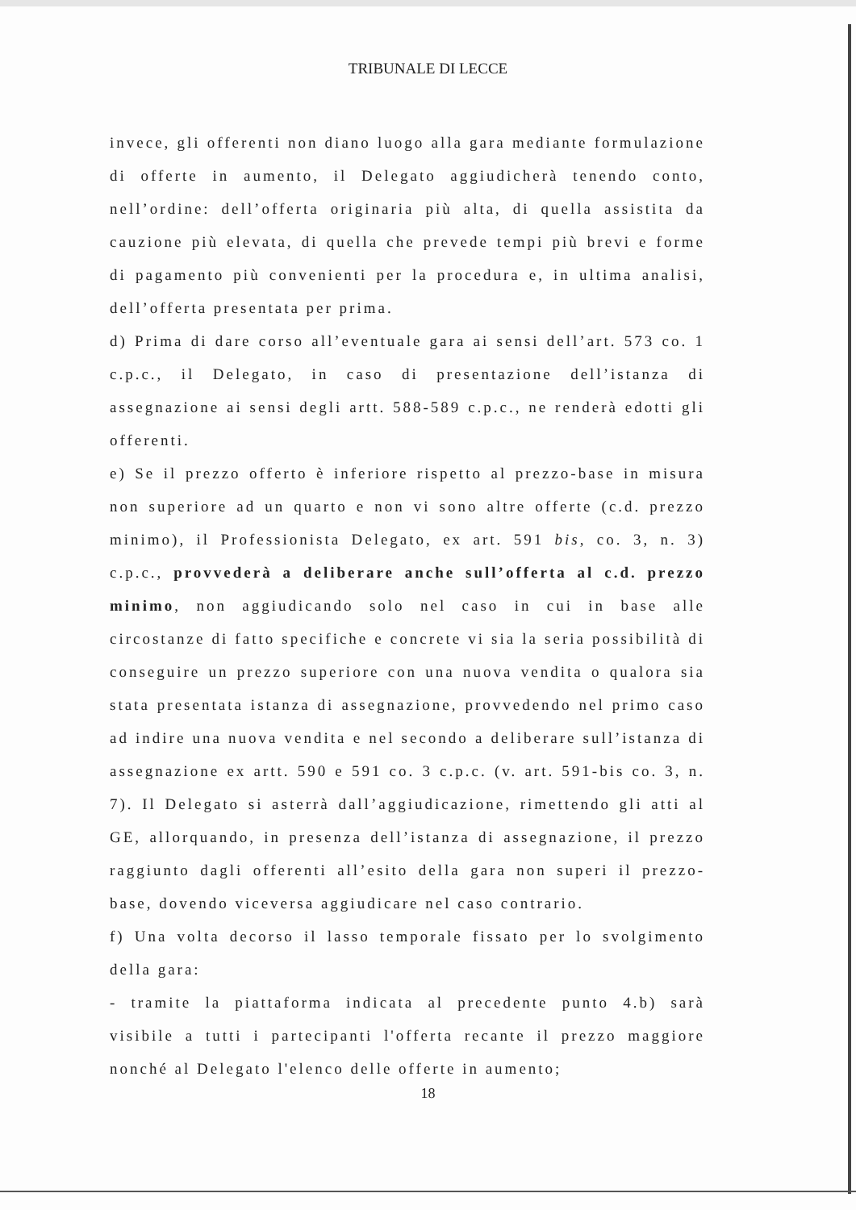TRIBUNALE DI LECCE
invece, gli offerenti non diano luogo alla gara mediante formulazione di offerte in aumento, il Delegato aggiudicherà tenendo conto, nell’ordine: dell’offerta originaria più alta, di quella assistita da cauzione più elevata, di quella che prevede tempi più brevi e forme di pagamento più convenienti per la procedura e, in ultima analisi, dell’offerta presentata per prima.
d) Prima di dare corso all’eventuale gara ai sensi dell’art. 573 co. 1 c.p.c., il Delegato, in caso di presentazione dell’istanza di assegnazione ai sensi degli artt. 588-589 c.p.c., ne renderà edotti gli offerenti.
e) Se il prezzo offerto è inferiore rispetto al prezzo-base in misura non superiore ad un quarto e non vi sono altre offerte (c.d. prezzo minimo), il Professionista Delegato, ex art. 591 bis, co. 3, n. 3) c.p.c., provvederà a deliberare anche sull’offerta al c.d. prezzo minimo, non aggiudicando solo nel caso in cui in base alle circostanze di fatto specifiche e concrete vi sia la seria possibilità di conseguire un prezzo superiore con una nuova vendita o qualora sia stata presentata istanza di assegnazione, provvedendo nel primo caso ad indire una nuova vendita e nel secondo a deliberare sull’istanza di assegnazione ex artt. 590 e 591 co. 3 c.p.c. (v. art. 591-bis co. 3, n. 7). Il Delegato si asterrà dall’aggiudicazione, rimettendo gli atti al GE, allorquando, in presenza dell’istanza di assegnazione, il prezzo raggiunto dagli offerenti all’esito della gara non superi il prezzo-base, dovendo viceversa aggiudicare nel caso contrario.
f) Una volta decorso il lasso temporale fissato per lo svolgimento della gara:
- tramite la piattaforma indicata al precedente punto 4.b) sarà visibile a tutti i partecipanti l'offerta recante il prezzo maggiore nonché al Delegato l'elenco delle offerte in aumento;
18